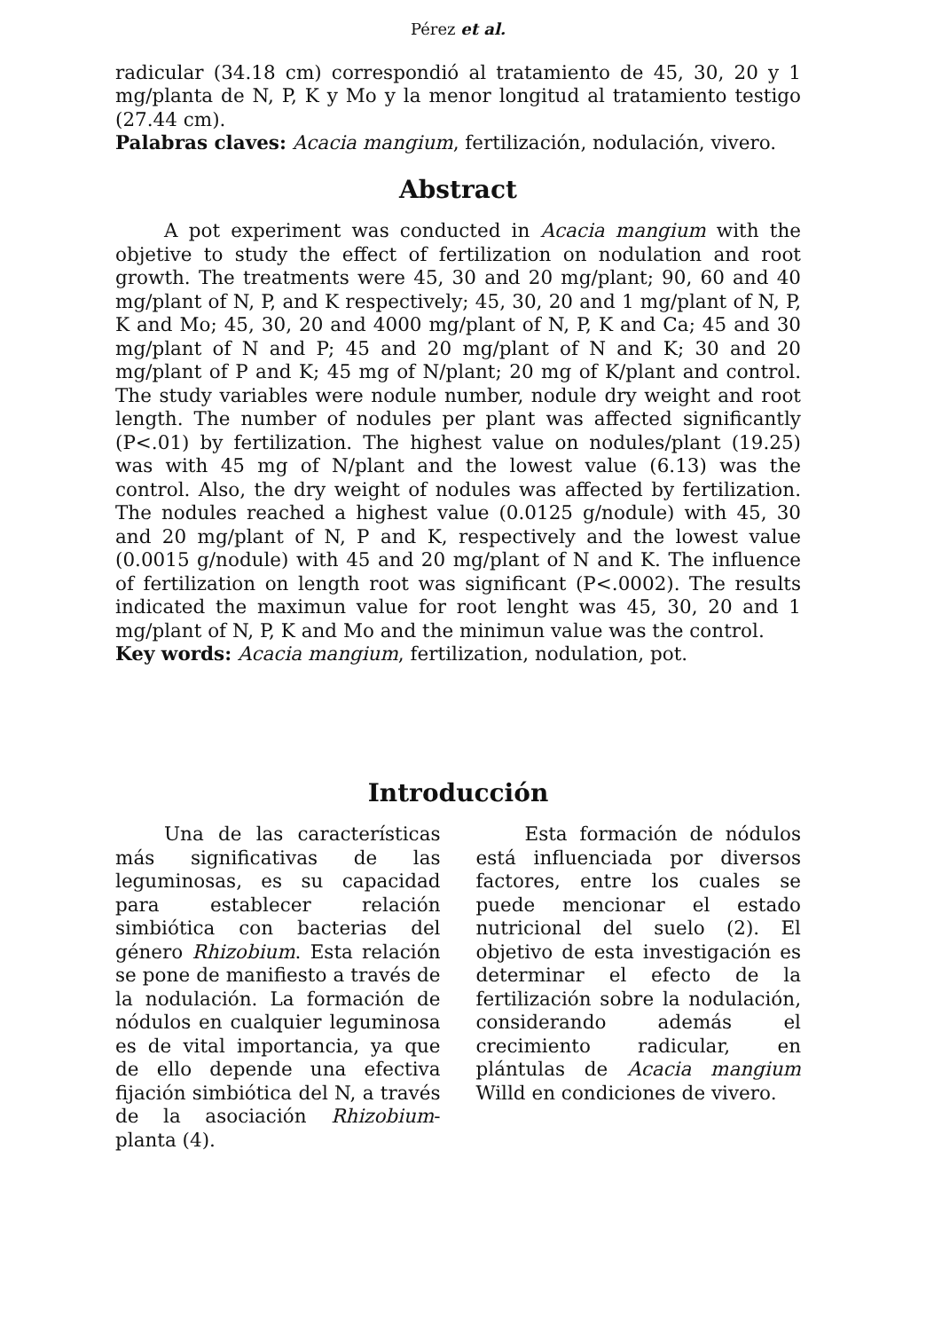Pérez et al.
radicular (34.18 cm) correspondió al tratamiento de 45, 30, 20 y 1 mg/planta de N, P, K y Mo y la menor longitud al tratamiento testigo (27.44 cm).
Palabras claves: Acacia mangium, fertilización, nodulación, vivero.
Abstract
A pot experiment was conducted in Acacia mangium with the objetive to study the effect of fertilization on nodulation and root growth. The treatments were 45, 30 and 20 mg/plant; 90, 60 and 40 mg/plant of N, P, and K respectively; 45, 30, 20 and 1 mg/plant of N, P, K and Mo; 45, 30, 20 and 4000 mg/plant of N, P, K and Ca; 45 and 30 mg/plant of N and P; 45 and 20 mg/plant of N and K; 30 and 20 mg/plant of P and K; 45 mg of N/plant; 20 mg of K/plant and control. The study variables were nodule number, nodule dry weight and root length. The number of nodules per plant was affected significantly (P<.01) by fertilization. The highest value on nodules/plant (19.25) was with 45 mg of N/plant and the lowest value (6.13) was the control. Also, the dry weight of nodules was affected by fertilization. The nodules reached a highest value (0.0125 g/nodule) with 45, 30 and 20 mg/plant of N, P and K, respectively and the lowest value (0.0015 g/nodule) with 45 and 20 mg/plant of N and K. The influence of fertilization on length root was significant (P<.0002). The results indicated the maximun value for root lenght was 45, 30, 20 and 1 mg/plant of N, P, K and Mo and the minimun value was the control.
Key words: Acacia mangium, fertilization, nodulation, pot.
Introducción
Una de las características más significativas de las leguminosas, es su capacidad para establecer relación simbiótica con bacterias del género Rhizobium. Esta relación se pone de manifiesto a través de la nodulación. La formación de nódulos en cualquier leguminosa es de vital importancia, ya que de ello depende una efectiva fijación simbiótica del N, a través de la asociación Rhizobium-planta (4).
Esta formación de nódulos está influenciada por diversos factores, entre los cuales se puede mencionar el estado nutricional del suelo (2). El objetivo de esta investigación es determinar el efecto de la fertilización sobre la nodulación, considerando además el crecimiento radicular, en plántulas de Acacia mangium Willd en condiciones de vivero.